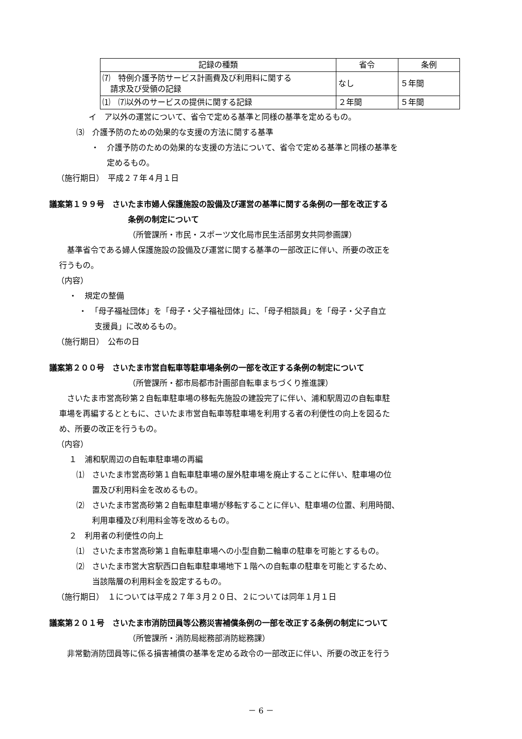| 記録の種類 | 省令 | 条例 |
| --- | --- | --- |
| ⑺ 特例介護予防サービス計画費及び利用料に関する 請求及び受領の記録 | なし | ５年間 |
| ⑴ ⑺以外のサービスの提供に関する記録 | ２年間 | ５年間 |
イ　ア以外の運営について、省令で定める基準と同様の基準を定めるもの。
⑶　介護予防のための効果的な支援の方法に関する基準
・　介護予防のための効果的な支援の方法について、省令で定める基準と同様の基準を
定めるもの。
（施行期日）　平成２７年４月１日
議案第１９９号　さいたま市婦人保護施設の設備及び運営の基準に関する条例の一部を改正する
条例の制定について
（所管課所・市民・スポーツ文化局市民生活部男女共同参画課）
　基準省令である婦人保護施設の設備及び運営に関する基準の一部改正に伴い、所要の改正を
行うもの。
（内容）
・　規定の整備
・　「母子福祉団体」を「母子・父子福祉団体」に、「母子相談員」を「母子・父子自立
　　支援員」に改めるもの。
（施行期日）　公布の日
議案第２００号　さいたま市営自転車等駐車場条例の一部を改正する条例の制定について
（所管課所・都市局都市計画部自転車まちづくり推進課）
　さいたま市営高砂第２自転車駐車場の移転先施設の建設完了に伴い、浦和駅周辺の自転車駐
車場を再編するとともに、さいたま市営自転車等駐車場を利用する者の利便性の向上を図るた
め、所要の改正を行うもの。
（内容）
１　浦和駅周辺の自転車駐車場の再編
⑴　さいたま市営高砂第１自転車駐車場の屋外駐車場を廃止することに伴い、駐車場の位
　　置及び利用料金を改めるもの。
⑵　さいたま市営高砂第２自転車駐車場が移転することに伴い、駐車場の位置、利用時間、
　　利用車種及び利用料金等を改めるもの。
２　利用者の利便性の向上
⑴　さいたま市営高砂第１自転車駐車場への小型自動二輪車の駐車を可能とするもの。
⑵　さいたま市営大宮駅西口自転車駐車場地下１階への自転車の駐車を可能とするため、
　　当該階層の利用料金を設定するもの。
（施行期日）　１については平成２７年３月２０日、２については同年１月１日
議案第２０１号　さいたま市消防団員等公務災害補償条例の一部を改正する条例の制定について
（所管課所・消防局総務部消防総務課）
　非常勤消防団員等に係る損害補償の基準を定める政令の一部改正に伴い、所要の改正を行う
－ 6 －